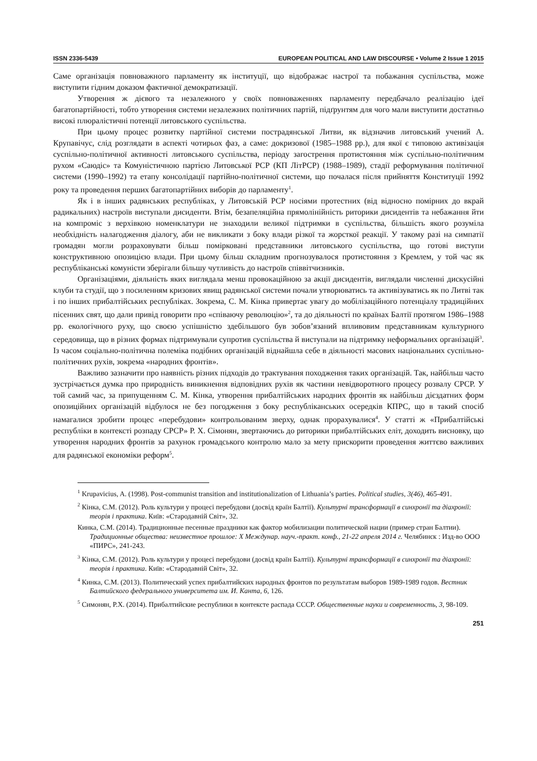ISSN 2336-5439 EUROPEAN POLITICAL AND LAW DISCOURSE • Volume 2 Issue 1 2015
Саме організація повноважного парламенту як інституції, що відображає настрої та побажання суспільства, може виступити гідним доказом фактичної демократизації.
Утворення ж дієвого та незалежного у своїх повноваженнях парламенту передбачало реалізацію ідеї багатопартійності, тобто утворення системи незалежних політичних партій, підґрунтям для чого мали виступити достатньо високі плюралістичні потенції литовського суспільства.
При цьому процес розвитку партійної системи пострадянської Литви, як відзначив литовський учений А. Крупавічус, слід розглядати в аспекті чотирьох фаз, а саме: докризової (1985–1988 рр.), для якої є типовою активізація суспільно-політичної активності литовського суспільства, періоду загострення протистояння між суспільно-політичним рухом «Саюдіс» та Комуністичною партією Литовської РСР (КП ЛітРСР) (1988–1989), стадії реформування політичної системи (1990–1992) та етапу консолідації партійно-політичної системи, що почалася після прийняття Конституції 1992 року та проведення перших багатопартійних виборів до парламенту<sup>1</sup>.
Як і в інших радянських республіках, у Литовській РСР носіями протестних (від відносно помірних до вкрай радикальних) настроїв виступали дисиденти. Втім, безапеляційна прямолінійність риторики дисидентів та небажання йти на компроміс з верхівкою номенклатури не знаходили великої підтримки в суспільства, більшість якого розуміла необхідність налагодження діалогу, аби не викликати з боку влади різкої та жорсткої реакції. У такому разі на симпатії громадян могли розраховувати більш поміркованi представники литовського суспільства, що готові виступи конструктивною опозицією влади. При цьому більш складним прогнозувалося протистояння з Кремлем, у той час як республіканські комуністи зберігали більшу чутливість до настроїв співвітчизників.
Організаціями, діяльність яких виглядала менш провокаційною за акції дисидентів, виглядали численні дискусійні клуби та студії, що з посиленням кризових явищ радянської системи почали утворюватись та активізуватись як по Литві так і по інших прибалтійських республіках. Зокрема, С. М. Кінка привертає увагу до мобілізаційного потенціалу традиційних пісенних свят, що дали привід говорити про «співаючу революцію»<sup>2</sup>, та до діяльності по країнах Балтії протягом 1986–1988 рр. екологічного руху, що своєю успішністю здебільшого був зобов’язаний впливовим представникам культурного середовища, що в різних формах підтримували супротив суспільства й виступали на підтримку неформальних організацій<sup>3</sup>. Із часом соціально-політична полеміка подібних організацій віднайшла себе в діяльності масових національних суспільно-політичних рухів, зокрема «народних фронтів».
Важливо зазначити про наявність різних підходів до трактування походження таких організацій. Так, найбільш часто зустрічається думка про природність виникнення відповідних рухів як частини невідворотного процесу розвалу СРСР. У той самий час, за припущенням С. М. Кінка, утворення прибалтійських народних фронтів як найбільш дієздатних форм опозиційних організацій відбулося не без погодження з боку республіканських осередків КПРС, що в такий спосіб намагалися зробити процес «перебудови» контрольованим зверху, однак прорахувалися<sup>4</sup>. У статті ж «Прибалтійські республіки в контексті розпаду СРСР» Р. Х. Сімонян, звертаючись до риторики прибалтійських еліт, доходить висновку, що утворення народних фронтів за рахунок громадського контролю мало за мету прискорити проведення життєво важливих для радянської економіки реформ<sup>5</sup>.
<sup>1</sup> Krupavicius, A. (1998). Post-communist transition and institutionalization of Lithuania’s parties. Political studies, 3(46), 465-491.
<sup>2</sup> Кінка, С.М. (2012). Роль культури у процесі перебудови (досвід країн Балтії). Культурні трансформації в синхронії та діахронії: теорія і практика. Київ: «Стародавній Світ», 32.
Кинка, С.М. (2014). Традиционные песенные праздники как фактор мобилизации политической нации (пример стран Балтии). Традиционные общества: неизвестное прошлое: X Междунар. науч.-практ. конф., 21-22 апреля 2014 г. Челябинск : Изд-во ООО «ПИРС», 241-243.
<sup>3</sup> Кінка, С.М. (2012). Роль культури у процесі перебудови (досвід країн Балтії). Культурні трансформації в синхронії та діахронії: теорія і практика. Київ: «Стародавній Світ», 32.
<sup>4</sup> Кинка, С.М. (2013). Политический успех прибалтийских народных фронтов по результатам выборов 1989-1989 годов. Вестник Балтийского федерального университета им. И. Канта, 6, 126.
<sup>5</sup> Симонян, Р.Х. (2014). Прибалтийские республики в контексте распада СССР. Общественные науки и современность, 3, 98-109.
251